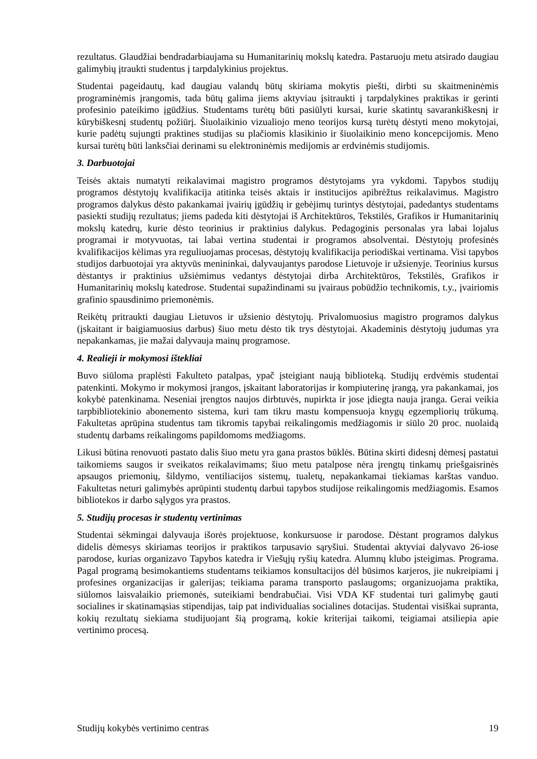rezultatus. Glaudžiai bendradarbiaujama su Humanitarinių mokslų katedra. Pastaruoju metu atsirado daugiau galimybių įtraukti studentus į tarpdalykinius projektus.
Studentai pageidautų, kad daugiau valandų būtų skiriama mokytis piešti, dirbti su skaitmeninėmis programinėmis įrangomis, tada būtų galima jiems aktyviau įsitraukti į tarpdalykines praktikas ir gerinti profesinio pateikimo įgūdžius. Studentams turėtų būti pasiūlyti kursai, kurie skatintų savarankiškesnį ir kūrybiškesnį studentų požiūrį. Šiuolaikinio vizualiojo meno teorijos kursą turėtų dėstyti meno mokytojai, kurie padėtų sujungti praktines studijas su plačiomis klasikinio ir šiuolaikinio meno koncepcijomis. Meno kursai turėtų būti lanksčiai derinami su elektroninėmis medijomis ar erdvinėmis studijomis.
3. Darbuotojai
Teisės aktais numatyti reikalavimai magistro programos dėstytojams yra vykdomi. Tapybos studijų programos dėstytojų kvalifikacija atitinka teisės aktais ir institucijos apibrėžtus reikalavimus. Magistro programos dalykus dėsto pakankamai įvairių įgūdžių ir gebėjimų turintys dėstytojai, padedantys studentams pasiekti studijų rezultatus; jiems padeda kiti dėstytojai iš Architektūros, Tekstilės, Grafikos ir Humanitarinių mokslų katedrų, kurie dėsto teorinius ir praktinius dalykus. Pedagoginis personalas yra labai lojalus programai ir motyvuotas, tai labai vertina studentai ir programos absolventai. Dėstytojų profesinės kvalifikacijos kėlimas yra reguliuojamas procesas, dėstytojų kvalifikacija periodiškai vertinama. Visi tapybos studijos darbuotojai yra aktyvūs menininkai, dalyvaujantys parodose Lietuvoje ir užsienyje. Teorinius kursus dėstantys ir praktinius užsiėmimus vedantys dėstytojai dirba Architektūros, Tekstilės, Grafikos ir Humanitarinių mokslų katedrose. Studentai supažindinami su įvairaus pobūdžio technikomis, t.y., įvairiomis grafinio spausdinimo priemonėmis.
Reikėtų pritraukti daugiau Lietuvos ir užsienio dėstytojų. Privalomuosius magistro programos dalykus (įskaitant ir baigiamuosius darbus) šiuo metu dėsto tik trys dėstytojai. Akademinis dėstytojų judumas yra nepakankamas, jie mažai dalyvauja mainų programose.
4. Realieji ir mokymosi ištekliai
Buvo siūloma praplėsti Fakulteto patalpas, ypač įsteigiant naują biblioteką. Studijų erdvėmis studentai patenkinti. Mokymo ir mokymosi įrangos, įskaitant laboratorijas ir kompiuterinę įrangą, yra pakankamai, jos kokybė patenkinama. Neseniai įrengtos naujos dirbtuvės, nupirkta ir jose įdiegta nauja įranga. Gerai veikia tarpbibliotekinio abonemento sistema, kuri tam tikru mastu kompensuoja knygų egzempliorių trūkumą. Fakultetas aprūpina studentus tam tikromis tapybai reikalingomis medžiagomis ir siūlo 20 proc. nuolaidą studentų darbams reikalingoms papildomoms medžiagoms.
Likusi būtina renovuoti pastato dalis šiuo metu yra gana prastos būklės. Būtina skirti didesnį dėmesį pastatui taikomiems saugos ir sveikatos reikalavimams; šiuo metu patalpose nėra įrengtų tinkamų priešgaisrinės apsaugos priemonių, šildymo, ventiliacijos sistemų, tualetų, nepakankamai tiekiamas karštas vanduo. Fakultetas neturi galimybės aprūpinti studentų darbui tapybos studijose reikalingomis medžiagomis. Esamos bibliotekos ir darbo sąlygos yra prastos.
5. Studijų procesas ir studentų vertinimas
Studentai sėkmingai dalyvauja išorės projektuose, konkursuose ir parodose. Dėstant programos dalykus didelis dėmesys skiriamas teorijos ir praktikos tarpusavio sąryšiui. Studentai aktyviai dalyvavo 26-iose parodose, kurias organizavo Tapybos katedra ir Viešųjų ryšių katedra. Alumnų klubo įsteigimas. Programa. Pagal programą besimokantiems studentams teikiamos konsultacijos dėl būsimos karjeros, jie nukreipiami į profesines organizacijas ir galerijas; teikiama parama transporto paslaugoms; organizuojama praktika, siūlomos laisvalaikio priemonės, suteikiami bendrabučiai. Visi VDA KF studentai turi galimybę gauti socialines ir skatinamąsias stipendijas, taip pat individualias socialines dotacijas. Studentai visiškai supranta, kokių rezultatų siekiama studijuojant šią programą, kokie kriterijai taikomi, teigiamai atsiliepia apie vertinimo procesą.
Studijų kokybės vertinimo centras 19